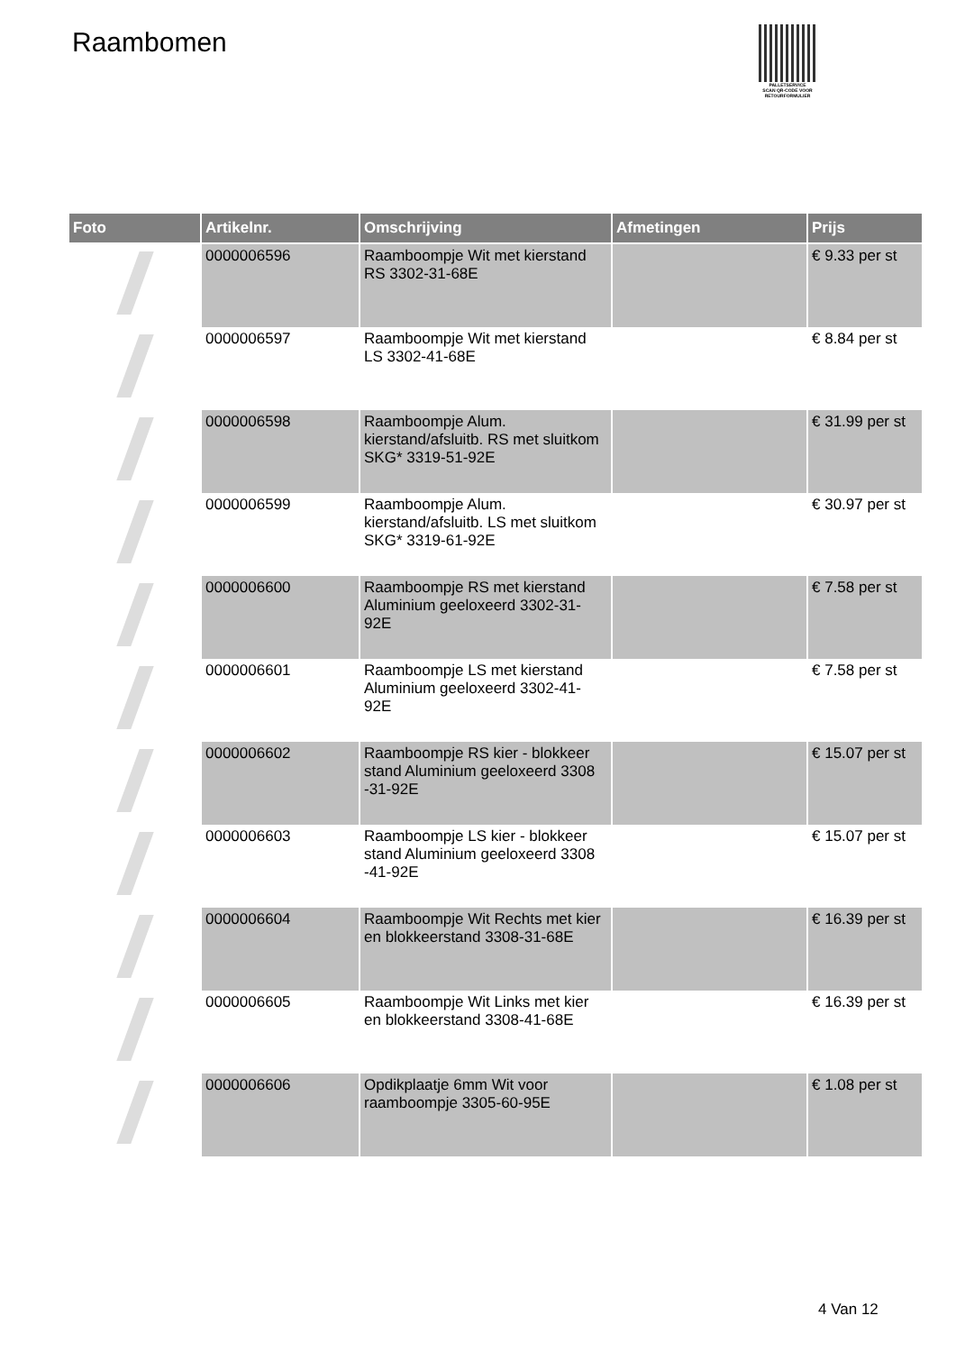Raambomen
PALLETSERVICE
SCAN QR-CODE VOOR RETOURFORMULIER
| Foto | Artikelnr. | Omschrijving | Afmetingen | Prijs |
| --- | --- | --- | --- | --- |
| | 0000006596 | Raamboompje Wit met kierstand RS 3302-31-68E | | € 9.33 per st |
| | 0000006597 | Raamboompje Wit met kierstand LS 3302-41-68E | | € 8.84 per st |
| | 0000006598 | Raamboompje Alum. kierstand/afsluitb. RS met sluitkom SKG* 3319-51-92E | | € 31.99 per st |
| | 0000006599 | Raamboompje Alum. kierstand/afsluitb. LS met sluitkom SKG* 3319-61-92E | | € 30.97 per st |
| | 0000006600 | Raamboompje RS met kierstand Aluminium geeloxeerd 3302-31-92E | | € 7.58 per st |
| | 0000006601 | Raamboompje LS met kierstand Aluminium geeloxeerd 3302-41-92E | | € 7.58 per st |
| | 0000006602 | Raamboompje RS kier - blokkeer stand Aluminium geeloxeerd 3308 -31-92E | | € 15.07 per st |
| | 0000006603 | Raamboompje LS kier - blokkeer stand Aluminium geeloxeerd 3308 -41-92E | | € 15.07 per st |
| | 0000006604 | Raamboompje Wit Rechts met kier en blokkeerstand 3308-31-68E | | € 16.39 per st |
| | 0000006605 | Raamboompje Wit Links met kier en blokkeerstand 3308-41-68E | | € 16.39 per st |
| | 0000006606 | Opdikplaatje 6mm Wit voor raamboompje 3305-60-95E | | € 1.08 per st |
4 Van 12